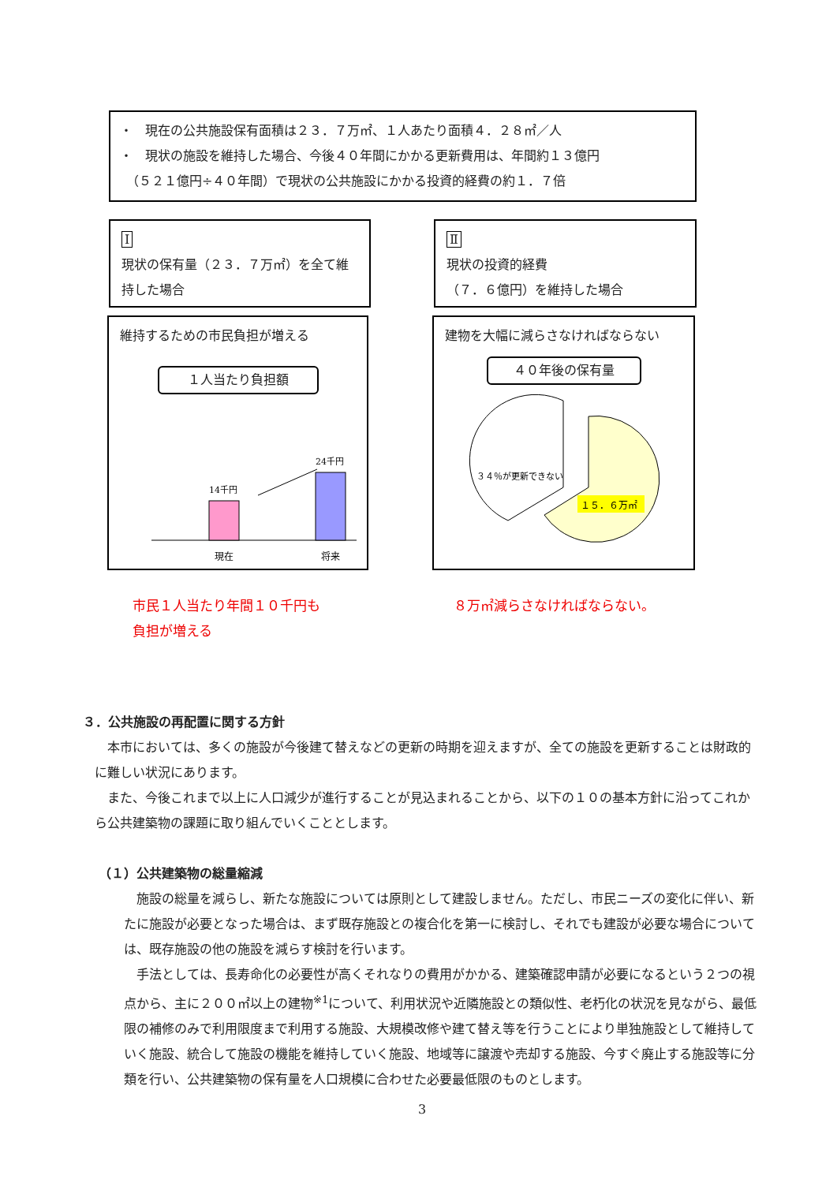・　現在の公共施設保有面積は２３．７万㎡、１人あたり面積４．２８㎡／人
・　現状の施設を維持した場合、今後４０年間にかかる更新費用は、年間約１３億円
　（５２１億円÷４０年間）で現状の公共施設にかかる投資的経費の約１．７倍
Ⅰ
現状の保有量（２３．７万㎡）を全て維持した場合
Ⅱ
現状の投資的経費
（７．６億円）を維持した場合
維持するための市民負担が増える
１人当たり負担額
14千円
24千円
現在
将来
建物を大幅に減らさなければならない
４０年後の保有量
３４％が更新できない
１５．６万㎡
市民１人当たり年間１０千円も
負担が増える
８万㎡減らさなければならない。
３．公共施設の再配置に関する方針
　本市においては、多くの施設が今後建て替えなどの更新の時期を迎えますが、全ての施設を更新することは財政的に難しい状況にあります。
　また、今後これまで以上に人口減少が進行することが見込まれることから、以下の１０の基本方針に沿ってこれから公共建築物の課題に取り組んでいくこととします。
（１）公共建築物の総量縮減
　施設の総量を減らし、新たな施設については原則として建設しません。ただし、市民ニーズの変化に伴い、新たに施設が必要となった場合は、まず既存施設との複合化を第一に検討し、それでも建設が必要な場合については、既存施設の他の施設を減らす検討を行います。
　手法としては、長寿命化の必要性が高くそれなりの費用がかかる、建築確認申請が必要になるという２つの視点から、主に２００㎡以上の建物<sup>※1</sup>について、利用状況や近隣施設との類似性、老朽化の状況を見ながら、最低限の補修のみで利用限度まで利用する施設、大規模改修や建て替え等を行うことにより単独施設として維持していく施設、統合して施設の機能を維持していく施設、地域等に譲渡や売却する施設、今すぐ廃止する施設等に分類を行い、公共建築物の保有量を人口規模に合わせた必要最低限のものとします。
3